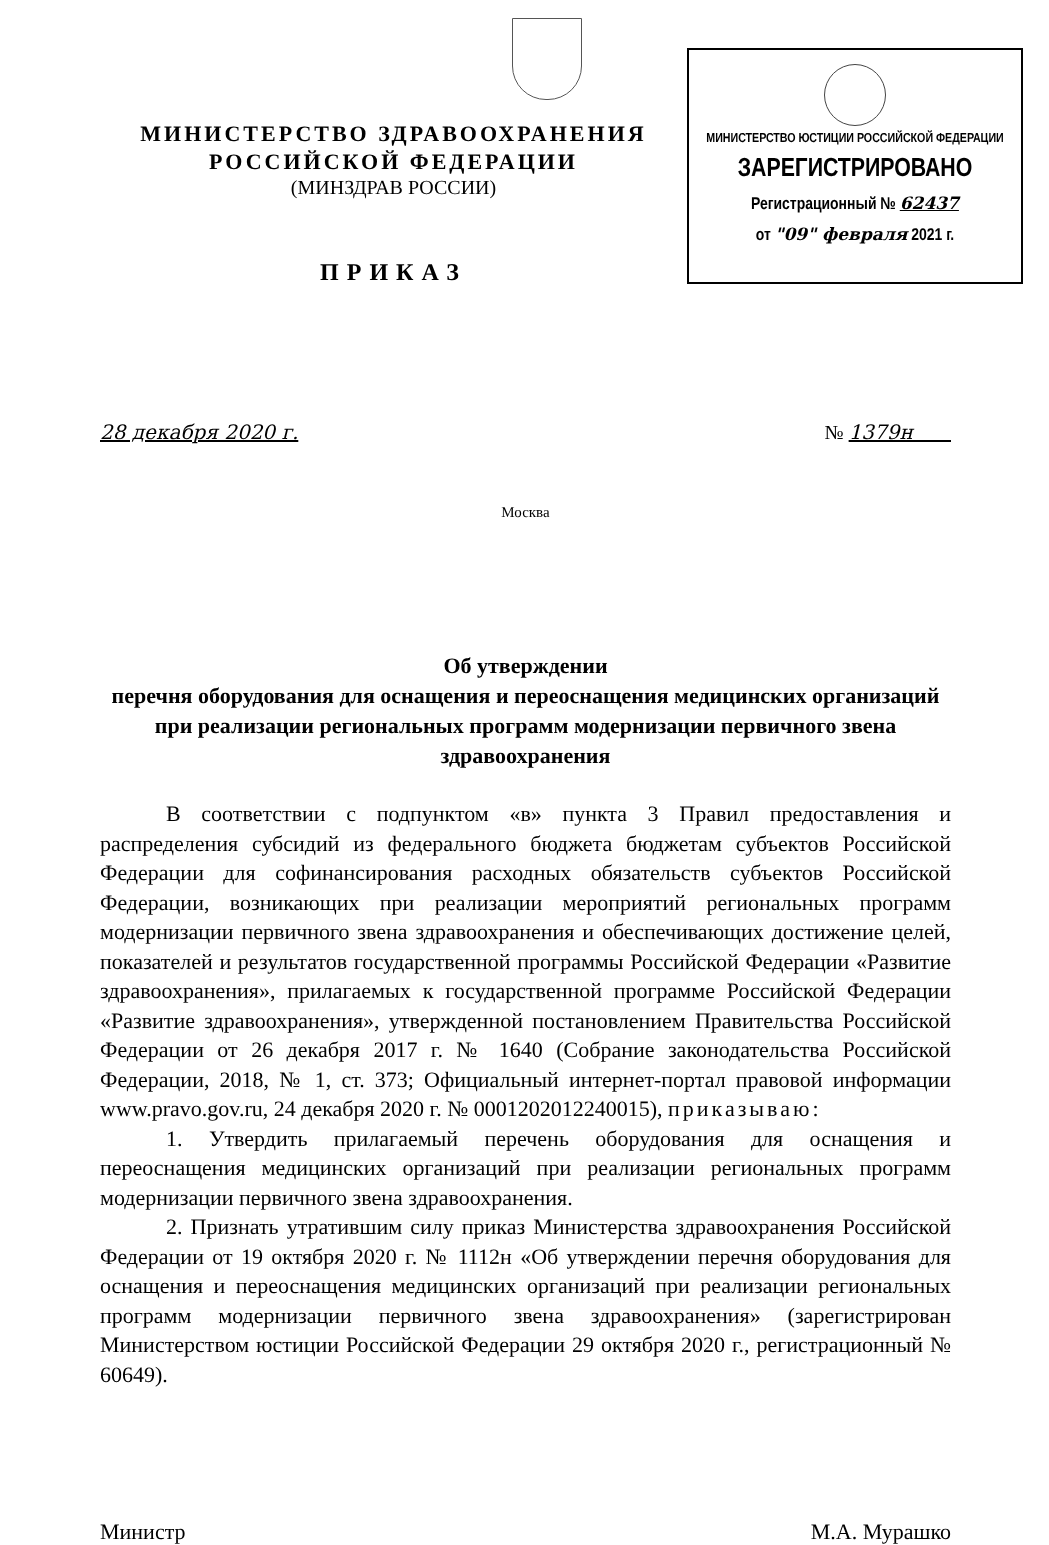МИНИСТЕРСТВО ЗДРАВООХРАНЕНИЯ
РОССИЙСКОЙ ФЕДЕРАЦИИ
(МИНЗДРАВ РОССИИ)
ПРИКАЗ
МИНИСТЕРСТВО ЮСТИЦИИ РОССИЙСКОЙ ФЕДЕРАЦИИ
ЗАРЕГИСТРИРОВАНО
Регистрационный № 62437
от "09" февраля 2021 г.
28 декабря 2020 г. № 1379н
Москва
Об утверждении
перечня оборудования для оснащения и переоснащения медицинских организаций при реализации региональных программ модернизации первичного звена здравоохранения
В соответствии с подпунктом «в» пункта 3 Правил предоставления и распределения субсидий из федерального бюджета бюджетам субъектов Российской Федерации для софинансирования расходных обязательств субъектов Российской Федерации, возникающих при реализации мероприятий региональных программ модернизации первичного звена здравоохранения и обеспечивающих достижение целей, показателей и результатов государственной программы Российской Федерации «Развитие здравоохранения», прилагаемых к государственной программе Российской Федерации «Развитие здравоохранения», утвержденной постановлением Правительства Российской Федерации от 26 декабря 2017 г. № 1640 (Собрание законодательства Российской Федерации, 2018, № 1, ст. 373; Официальный интернет-портал правовой информации www.pravo.gov.ru, 24 декабря 2020 г. № 0001202012240015), приказываю:
1. Утвердить прилагаемый перечень оборудования для оснащения и переоснащения медицинских организаций при реализации региональных программ модернизации первичного звена здравоохранения.
2. Признать утратившим силу приказ Министерства здравоохранения Российской Федерации от 19 октября 2020 г. № 1112н «Об утверждении перечня оборудования для оснащения и переоснащения медицинских организаций при реализации региональных программ модернизации первичного звена здравоохранения» (зарегистрирован Министерством юстиции Российской Федерации 29 октября 2020 г., регистрационный № 60649).
Министр М.А. Мурашко